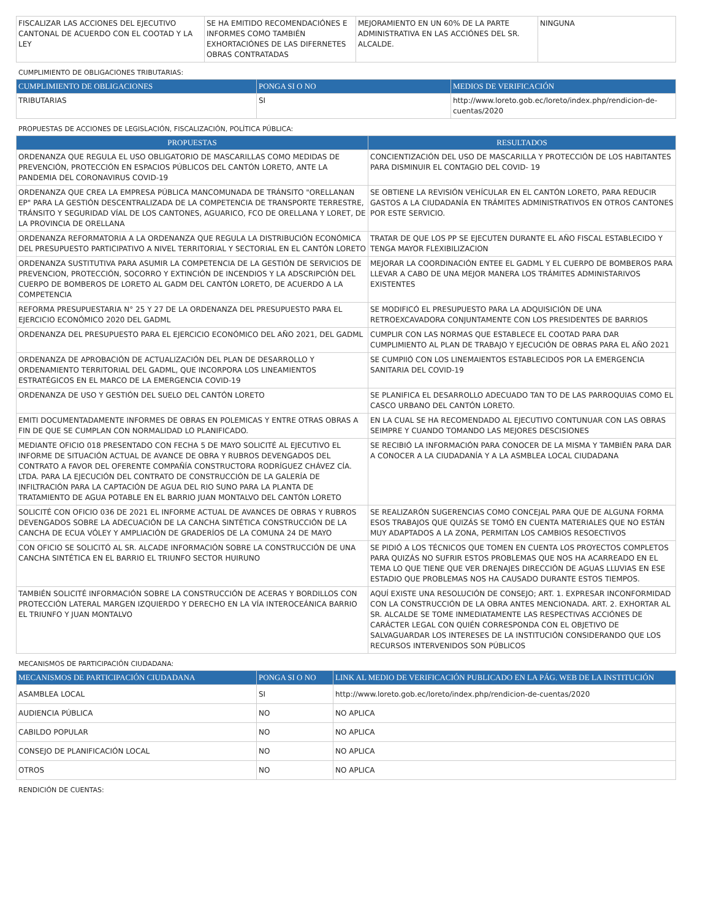| FISCALIZAR LAS ACCIONES DEL EJECUTIVO CANTONAL DE ACUERDO CON EL COOTAD Y LA LEY | SE HA EMITIDO RECOMENDACIÓNES E INFORMES COMO TAMBIÉN EXHORTACIÓNES DE LAS DIFERNETES OBRAS CONTRATADAS | MEJORAMIENTO EN UN 60% DE LA PARTE ADMINISTRATIVA EN LAS ACCIÓNES DEL SR. ALCALDE. | NINGUNA |
CUMPLIMIENTO DE OBLIGACIONES TRIBUTARIAS:
| CUMPLIMIENTO DE OBLIGACIONES | PONGA SI O NO | MEDIOS DE VERIFICACIÓN |
| --- | --- | --- |
| TRIBUTARIAS | SI | http://www.loreto.gob.ec/loreto/index.php/rendicion-de-cuentas/2020 |
PROPUESTAS DE ACCIONES DE LEGISLACIÓN, FISCALIZACIÓN, POLÍTICA PÚBLICA:
| PROPUESTAS | RESULTADOS |
| --- | --- |
| ORDENANZA QUE REGULA EL USO OBLIGATORIO DE MASCARILLAS COMO MEDIDAS DE PREVENCIÓN, PROTECCIÓN EN ESPACIOS PÚBLICOS DEL CANTÓN LORETO, ANTE LA PANDEMIA DEL CORONAVIRUS COVID-19 | CONCIENTIZACIÓN DEL USO DE MASCARILLA Y PROTECCIÓN DE LOS HABITANTES PARA DISMINUIR EL CONTAGIO DEL COVID- 19 |
| ORDENANZA QUE CREA LA EMPRESA PÚBLICA MANCOMUNADA DE TRÁNSITO "ORELLANAN EP" PARA LA GESTIÓN DESCENTRALIZADA DE LA COMPETENCIA DE TRANSPORTE TERRESTRE, TRÁNSITO Y SEGURIDAD VÍAL DE LOS CANTONES, AGUARICO, FCO DE ORELLANA Y LORET, DE LA PROVINCIA DE ORELLANA | SE OBTIENE LA REVISIÓN VEHÍCULAR EN EL CANTÓN LORETO, PARA REDUCIR GASTOS A LA CIUDADANÍA EN TRÁMITES ADMINISTRATIVOS EN OTROS CANTONES POR ESTE SERVICIO. |
| ORDENANZA REFORMATORIA A LA ORDENANZA QUE REGULA LA DISTRIBUCIÓN ECONÓMICA DEL PRESUPUESTO PARTICIPATIVO A NIVEL TERRITORIAL Y SECTORIAL EN EL CANTÓN LORETO | TRATAR DE QUE LOS PP SE EJECUTEN DURANTE EL AÑO FISCAL ESTABLECIDO Y TENGA MAYOR FLEXIBILIZACION |
| ORDENANZA SUSTITUTIVA PARA ASUMIR LA COMPETENCIA DE LA GESTIÓN DE SERVICIOS DE PREVENCION, PROTECCIÓN, SOCORRO Y EXTINCIÓN DE INCENDIOS Y LA ADSCRIPCIÓN DEL CUERPO DE BOMBEROS DE LORETO AL GADM DEL CANTÓN LORETO, DE ACUERDO A LA COMPETENCIA | MEJORAR LA COORDINACIÓN ENTEE EL GADML Y EL CUERPO DE BOMBEROS PARA LLEVAR A CABO DE UNA MEJOR MANERA LOS TRÁMITES ADMINISTARIVOS EXISTENTES |
| REFORMA PRESUPUESTARIA N° 25 Y 27 DE LA ORDENANZA DEL PRESUPUESTO PARA EL EJERCICIO ECONÓMICO 2020 DEL GADML | SE MODIFICÓ EL PRESUPUESTO PARA LA ADQUISICIÓN DE UNA RETROEXCAVADORA CONJUNTAMENTE CON LOS PRESIDENTES DE BARRIOS |
| ORDENANZA DEL PRESUPUESTO PARA EL EJERCICIO ECONÓMICO DEL AÑO 2021, DEL GADML | CUMPLIR CON LAS NORMAS QUE ESTABLECE EL COOTAD PARA DAR CUMPLIMIENTO AL PLAN DE TRABAJO Y EJECUCIÓN DE OBRAS PARA EL AÑO 2021 |
| ORDENANZA DE APROBACIÓN DE ACTUALIZACIÓN DEL PLAN DE DESARROLLO Y ORDENAMIENTO TERRITORIAL DEL GADML, QUE INCORPORA LOS LINEAMIENTOS ESTRATÉGICOS EN EL MARCO DE LA EMERGENCIA COVID-19 | SE CUMPIIÓ CON LOS LINEMAIENTOS ESTABLECIDOS POR LA EMERGENCIA SANITARIA DEL COVID-19 |
| ORDENANZA DE USO Y GESTIÓN DEL SUELO DEL CANTÓN LORETO | SE PLANIFICA EL DESARROLLO ADECUADO TAN TO DE LAS PARROQUIAS COMO EL CASCO URBANO DEL CANTÓN LORETO. |
| EMITI DOCUMENTADAMENTE INFORMES DE OBRAS EN POLEMICAS Y ENTRE OTRAS OBRAS A FIN DE QUE SE CUMPLAN CON NORMALIDAD LO PLANIFICADO. | EN LA CUAL SE HA RECOMENDADO AL EJECUTIVO CONTUNUAR CON LAS OBRAS SEIMPRE Y CUANDO TOMANDO LAS MEJORES DESCISIONES |
| MEDIANTE OFICIO 018 PRESENTADO CON FECHA 5 DE MAYO SOLICITÉ AL EJECUTIVO EL INFORME DE SITUACIÓN ACTUAL DE AVANCE DE OBRA Y RUBROS DEVENGADOS DEL CONTRATO A FAVOR DEL OFERENTE COMPAÑÍA CONSTRUCTORA RODRÍGUEZ CHÁVEZ CÍA. LTDA. PARA LA EJECUCIÓN DEL CONTRATO DE CONSTRUCCIÓN DE LA GALERÍA DE INFILTRACIÓN PARA LA CAPTACIÓN DE AGUA DEL RIO SUNO PARA LA PLANTA DE TRATAMIENTO DE AGUA POTABLE EN EL BARRIO JUAN MONTALVO DEL CANTÓN LORETO | SE RECIBIÓ LA INFORMACIÓN PARA CONOCER DE LA MISMA Y TAMBIÉN PARA DAR A CONOCER A LA CIUDADANÍA Y A LA ASMBLEA LOCAL CIUDADANA |
| SOLICITÉ CON OFICIO 036 DE 2021 EL INFORME ACTUAL DE AVANCES DE OBRAS Y RUBROS DEVENGADOS SOBRE LA ADECUACIÓN DE LA CANCHA SINTÉTICA CONSTRUCCIÓN DE LA CANCHA DE ECUA VÓLEY Y AMPLIACIÓN DE GRADERÍOS DE LA COMUNA 24 DE MAYO | SE REALIZARÓN SUGERENCIAS COMO CONCEJAL PARA QUE DE ALGUNA FORMA ESOS TRABAJOS QUE QUIZÁS SE TOMÓ EN CUENTA MATERIALES QUE NO ESTÁN MUY ADAPTADOS A LA ZONA, PERMITAN LOS CAMBIOS RESOECTIVOS |
| CON OFICIO SE SOLICITÓ AL SR. ALCADE INFORMACIÓN SOBRE LA CONSTRUCCIÓN DE UNA CANCHA SINTÉTICA EN EL BARRIO EL TRIUNFO SECTOR HUIRUNO | SE PIDIÓ A LOS TÉCNICOS QUE TOMEN EN CUENTA LOS PROYECTOS COMPLETOS PARA QUIZÁS NO SUFRIR ESTOS PROBLEMAS QUE NOS HA ACARREADO EN EL TEMA LO QUE TIENE QUE VER DRENAJES DIRECCIÓN DE AGUAS LLUVIAS EN ESE ESTADIO QUE PROBLEMAS NOS HA CAUSADO DURANTE ESTOS TIEMPOS. |
| TAMBIÉN SOLICITÉ INFORMACIÓN SOBRE LA CONSTRUCCIÓN DE ACERAS Y BORDILLOS CON PROTECCIÓN LATERAL MARGEN IZQUIERDO Y DERECHO EN LA VÍA INTEROCEÁNICA BARRIO EL TRIUNFO Y JUAN MONTALVO | AQUÍ EXISTE UNA RESOLUCIÓN DE CONSEJO; ART. 1. EXPRESAR INCONFORMIDAD CON LA CONSTRUCCIÓN DE LA OBRA ANTES MENCIONADA. ART. 2. EXHORTAR AL SR. ALCALDE SE TOME INMEDIATAMENTE LAS RESPECTIVAS ACCIÓNES DE CARÁCTER LEGAL CON QUIÉN CORRESPONDA CON EL OBJETIVO DE SALVAGUARDAR LOS INTERESES DE LA INSTITUCIÓN CONSIDERANDO QUE LOS RECURSOS INTERVENIDOS SON PÚBLICOS |
MECANISMOS DE PARTICIPACIÓN CIUDADANA:
| MECANISMOS DE PARTICIPACIÓN CIUDADANA | PONGA SI O NO | LINK AL MEDIO DE VERIFICACIÓN PUBLICADO EN LA PÁG. WEB DE LA INSTITUCIÓN |
| --- | --- | --- |
| ASAMBLEA LOCAL | SI | http://www.loreto.gob.ec/loreto/index.php/rendicion-de-cuentas/2020 |
| AUDIENCIA PÚBLICA | NO | NO APLICA |
| CABILDO POPULAR | NO | NO APLICA |
| CONSEJO DE PLANIFICACIÓN LOCAL | NO | NO APLICA |
| OTROS | NO | NO APLICA |
RENDICIÓN DE CUENTAS: